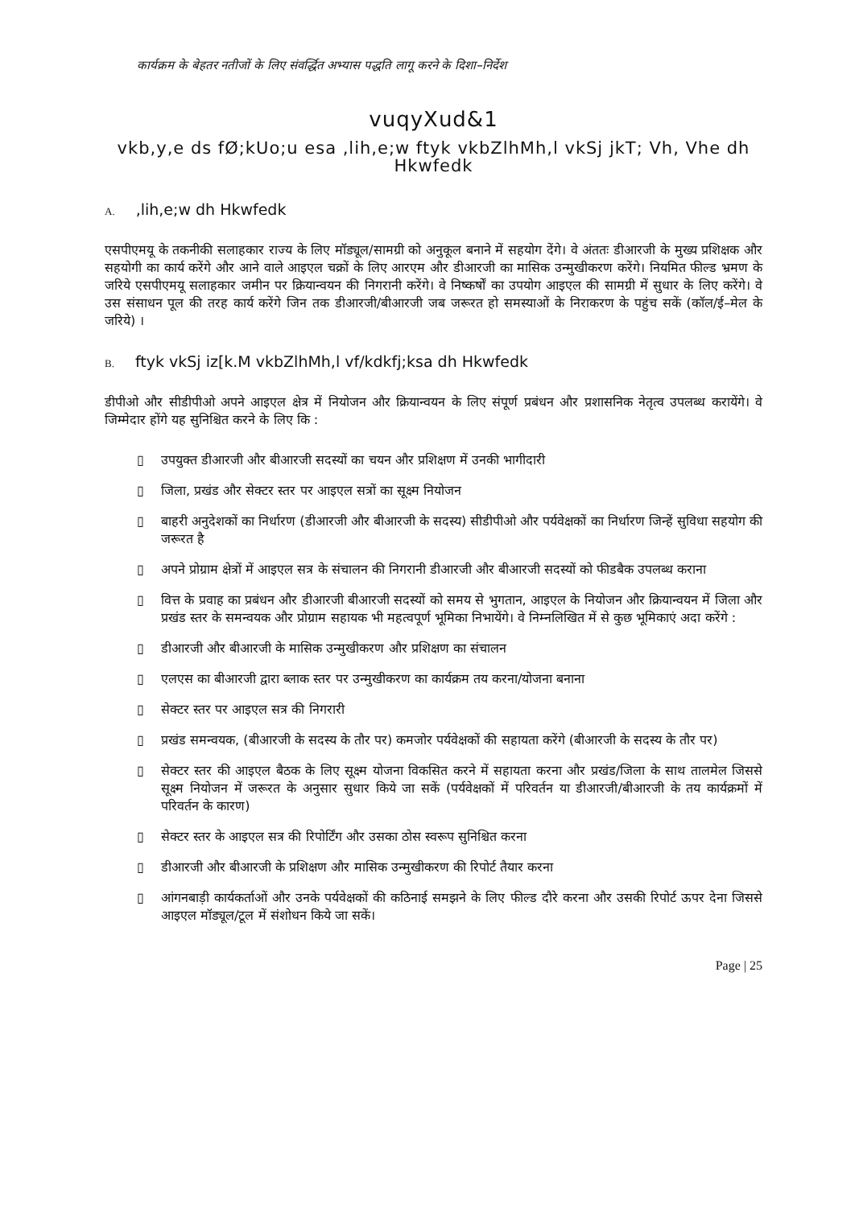कार्यक्रम के बेहतर नतीजों के लिए संवर्द्धित अभ्यास पद्धति लागू करने के दिशा–निर्देश
vuqyXud&1
vkb,y,e ds fØ;kUo;u esa ,lih,e;w ftyk vkbZlhMh,l vkSj jkT; Vh, Vhe dh Hkwfedk
A.,lih,e;w dh Hkwfedk
एसपीएमयू के तकनीकी सलाहकार राज्य के लिए मॉड्यूल/सामग्री को अनुकूल बनाने में सहयोग देंगे। वे अंततः डीआरजी के मुख्य प्रशिक्षक और सहयोगी का कार्य करेंगे और आने वाले आइएल चक्रों के लिए आरएम और डीआरजी का मासिक उन्मुखीकरण करेंगे। नियमित फील्ड भ्रमण के जरिये एसपीएमयू सलाहकार जमीन पर क्रियान्वयन की निगरानी करेंगे। वे निष्कर्षों का उपयोग आइएल की सामग्री में सुधार के लिए करेंगे। वे उस संसाधन पूल की तरह कार्य करेंगे जिन तक डीआरजी/बीआरजी जब जरूरत हो समस्याओं के निराकरण के पहुंच सकें (कॉल/ई–मेल के जरिये) ।
B. ftyk vkSj iz[k.M vkbZlhMh,l vf/kdkfj;ksa dh Hkwfedk
डीपीओ और सीडीपीओ अपने आइएल क्षेत्र में नियोजन और क्रियान्वयन के लिए संपूर्ण प्रबंधन और प्रशासनिक नेतृत्व उपलब्ध करायेंगे। वे जिम्मेदार होंगे यह सुनिश्चित करने के लिए कि :
▯ उपयुक्त डीआरजी और बीआरजी सदस्यों का चयन और प्रशिक्षण में उनकी भागीदारी
▯ जिला, प्रखंड और सेक्टर स्तर पर आइएल सत्रों का सूक्ष्म नियोजन
▯ बाहरी अनुदेशकों का निर्धारण (डीआरजी और बीआरजी के सदस्य) सीडीपीओ और पर्यवेक्षकों का निर्धारण जिन्हें सुविधा सहयोग की जरूरत है
▯ अपने प्रोग्राम क्षेत्रों में आइएल सत्र के संचालन की निगरानी डीआरजी और बीआरजी सदस्यों को फीडबैक उपलब्ध कराना
▯ वित्त के प्रवाह का प्रबंधन और डीआरजी बीआरजी सदस्यों को समय से भुगतान, आइएल के नियोजन और क्रियान्वयन में जिला और प्रखंड स्तर के समन्वयक और प्रोग्राम सहायक भी महत्वपूर्ण भूमिका निभायेंगे। वे निम्नलिखित में से कुछ भूमिकाएं अदा करेंगे :
▯ डीआरजी और बीआरजी के मासिक उन्मुखीकरण और प्रशिक्षण का संचालन
▯ एलएस का बीआरजी द्वारा ब्लाक स्तर पर उन्मुखीकरण का कार्यक्रम तय करना/योजना बनाना
▯ सेक्टर स्तर पर आइएल सत्र की निगरारी
▯ प्रखंड समन्वयक, (बीआरजी के सदस्य के तौर पर) कमजोर पर्यवेक्षकों की सहायता करेंगे (बीआरजी के सदस्य के तौर पर)
▯ सेक्टर स्तर की आइएल बैठक के लिए सूक्ष्म योजना विकसित करने में सहायता करना और प्रखंड/जिला के साथ तालमेल जिससे सूक्ष्म नियोजन में जरूरत के अनुसार सुधार किये जा सकें (पर्यवेक्षकों में परिवर्तन या डीआरजी/बीआरजी के तय कार्यक्रमों में परिवर्तन के कारण)
▯ सेक्टर स्तर के आइएल सत्र की रिपोर्टिंग और उसका ठोस स्वरूप सुनिश्चित करना
▯ डीआरजी और बीआरजी के प्रशिक्षण और मासिक उन्मुखीकरण की रिपोर्ट तैयार करना
▯ आंगनबाड़ी कार्यकर्ताओं और उनके पर्यवेक्षकों की कठिनाई समझने के लिए फील्ड दौरे करना और उसकी रिपोर्ट ऊपर देना जिससे आइएल मॉड्यूल/टूल में संशोधन किये जा सकें।
Page | 25